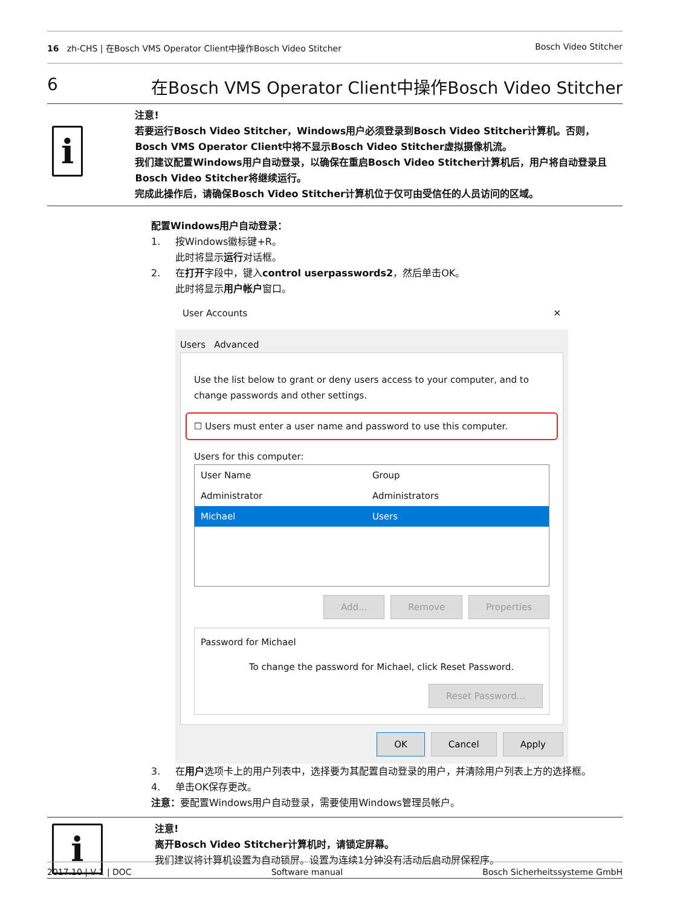16 zh-CHS | 在Bosch VMS Operator Client中操作Bosch Video Stitcher Bosch Video Stitcher
6 在Bosch VMS Operator Client中操作Bosch Video Stitcher
i
注意!
若要运行Bosch Video Stitcher，Windows用户必须登录到Bosch Video Stitcher计算机。否则，Bosch VMS Operator Client中将不显示Bosch Video Stitcher虚拟摄像机流。
我们建议配置Windows用户自动登录，以确保在重启Bosch Video Stitcher计算机后，用户将自动登录且Bosch Video Stitcher将继续运行。
完成此操作后，请确保Bosch Video Stitcher计算机位于仅可由受信任的人员访问的区域。
配置Windows用户自动登录：
1. 按Windows徽标键+R。
此时将显示运行对话框。
2. 在打开字段中，键入control userpasswords2，然后单击OK。
此时将显示用户帐户窗口。
User Accounts ✕
Users Advanced
Use the list below to grant or deny users access to your computer, and to change passwords and other settings.
☐ Users must enter a user name and password to use this computer.
Users for this computer:
| User Name | Group |
| Administrator | Administrators |
| Michael | Users |
Add... Remove Properties
Password for Michael
To change the password for Michael, click Reset Password.
Reset Password...
OK Cancel Apply
3. 在用户选项卡上的用户列表中，选择要为其配置自动登录的用户，并清除用户列表上方的选择框。
4. 单击OK保存更改。
注意：要配置Windows用户自动登录，需要使用Windows管理员帐户。
i
注意!
离开Bosch Video Stitcher计算机时，请锁定屏幕。
我们建议将计算机设置为自动锁屏。设置为连续1分钟没有活动后启动屏保程序。
2017.10 | V 1 | DOC Software manual Bosch Sicherheitssysteme GmbH